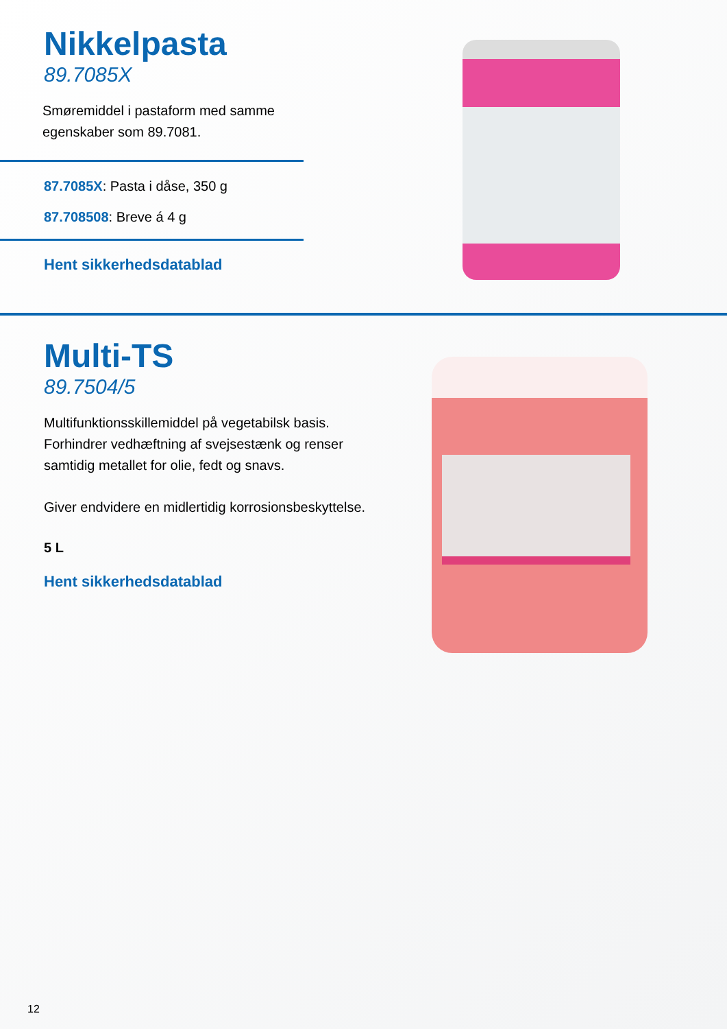Nikkelpasta
89.7085X
Smøremiddel i pastaform med samme egenskaber som 89.7081.
87.7085X: Pasta i dåse, 350 g
87.708508: Breve á 4 g
Hent sikkerhedsdatablad
Multi-TS
89.7504/5
Multifunktionsskillemiddel på vegetabilsk basis. Forhindrer vedhæftning af svejsestænk og renser samtidig metallet for olie, fedt og snavs.
Giver endvidere en midlertidig korrosionsbeskyttelse.
5 L
Hent sikkerhedsdatablad
12